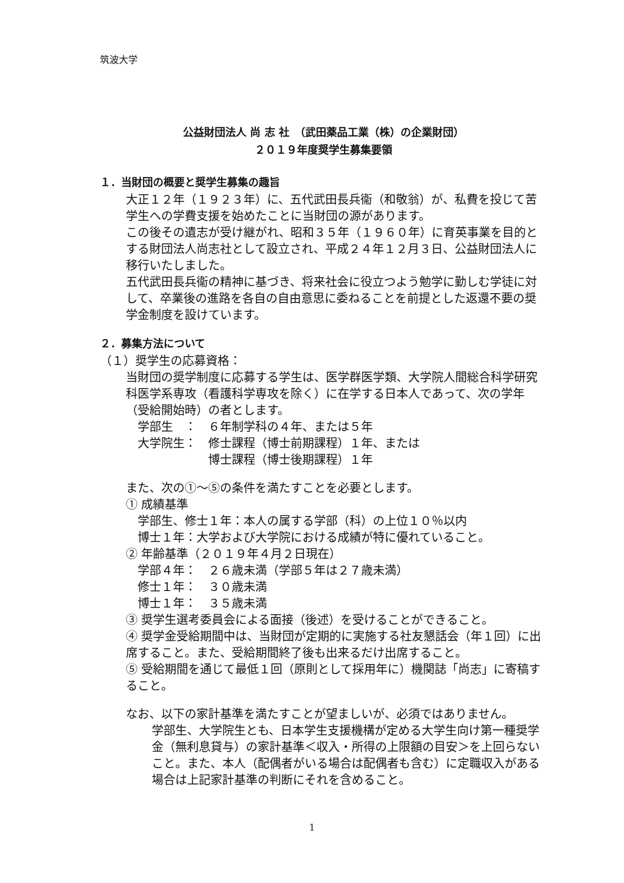筑波大学
公益財団法人 尚 志 社　（武田薬品工業（株）の企業財団）
２０１９年度奨学生募集要領
１．当財団の概要と奨学生募集の趣旨
大正１２年（１９２３年）に、五代武田長兵衞（和敬翁）が、私費を投じて苦学生への学費支援を始めたことに当財団の源があります。
この後その遺志が受け継がれ、昭和３５年（１９６０年）に育英事業を目的とする財団法人尚志社として設立され、平成２４年１２月３日、公益財団法人に移行いたしました。
五代武田長兵衞の精神に基づき、将来社会に役立つよう勉学に勤しむ学徒に対して、卒業後の進路を各自の自由意思に委ねることを前提とした返還不要の奨学金制度を設けています。
２．募集方法について
（１）奨学生の応募資格：
当財団の奨学制度に応募する学生は、医学群医学類、大学院人間総合科学研究科医学系専攻（看護科学専攻を除く）に在学する日本人であって、次の学年（受給開始時）の者とします。
　学部生　：　６年制学科の４年、または５年
　大学院生：　修士課程（博士前期課程）１年、または
　　　　　　　博士課程（博士後期課程）１年
また、次の①～⑤の条件を満たすことを必要とします。
① 成績基準
　学部生、修士１年：本人の属する学部（科）の上位１０％以内
　博士１年：大学および大学院における成績が特に優れていること。
② 年齢基準（２０１９年４月２日現在）
　学部４年：　２６歳未満（学部５年は２７歳未満）
　修士１年：　３０歳未満
　博士１年：　３５歳未満
③ 奨学生選考委員会による面接（後述）を受けることができること。
④ 奨学金受給期間中は、当財団が定期的に実施する社友懇話会（年１回）に出席すること。また、受給期間終了後も出来るだけ出席すること。
⑤ 受給期間を通じて最低１回（原則として採用年に）機関誌「尚志」に寄稿すること。
なお、以下の家計基準を満たすことが望ましいが、必須ではありません。
学部生、大学院生とも、日本学生支援機構が定める大学生向け第一種奨学金（無利息貸与）の家計基準＜収入・所得の上限額の目安＞を上回らないこと。また、本人（配偶者がいる場合は配偶者も含む）に定職収入がある場合は上記家計基準の判断にそれを含めること。
1